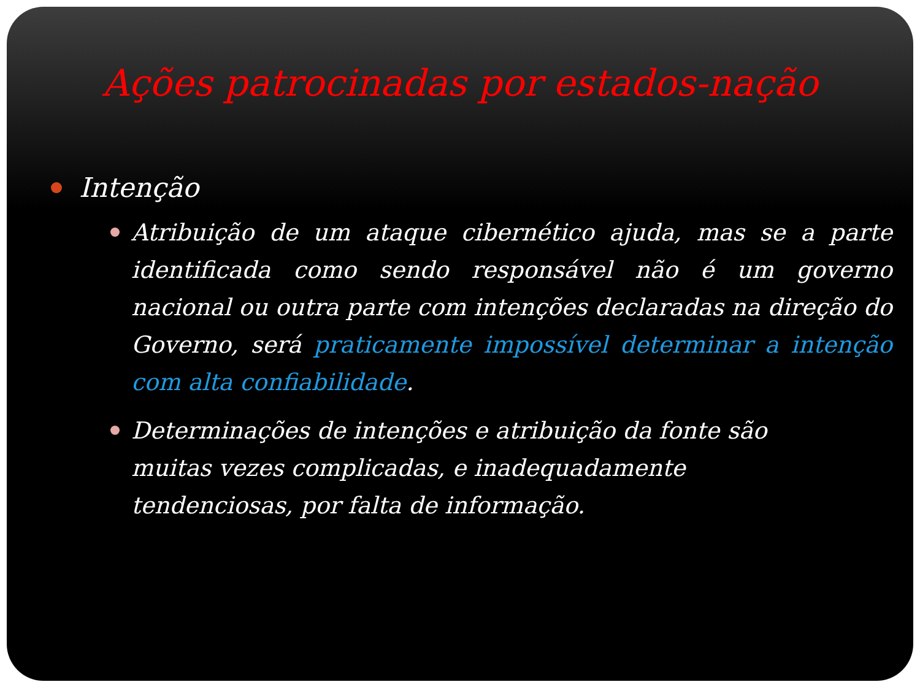Ações patrocinadas por estados-nação
Intenção
Atribuição de um ataque cibernético ajuda, mas se a parte identificada como sendo responsável não é um governo nacional ou outra parte com intenções declaradas na direção do Governo, será praticamente impossível determinar a intenção com alta confiabilidade.
Determinações de intenções e atribuição da fonte são muitas vezes complicadas, e inadequadamente tendenciosas, por falta de informação.